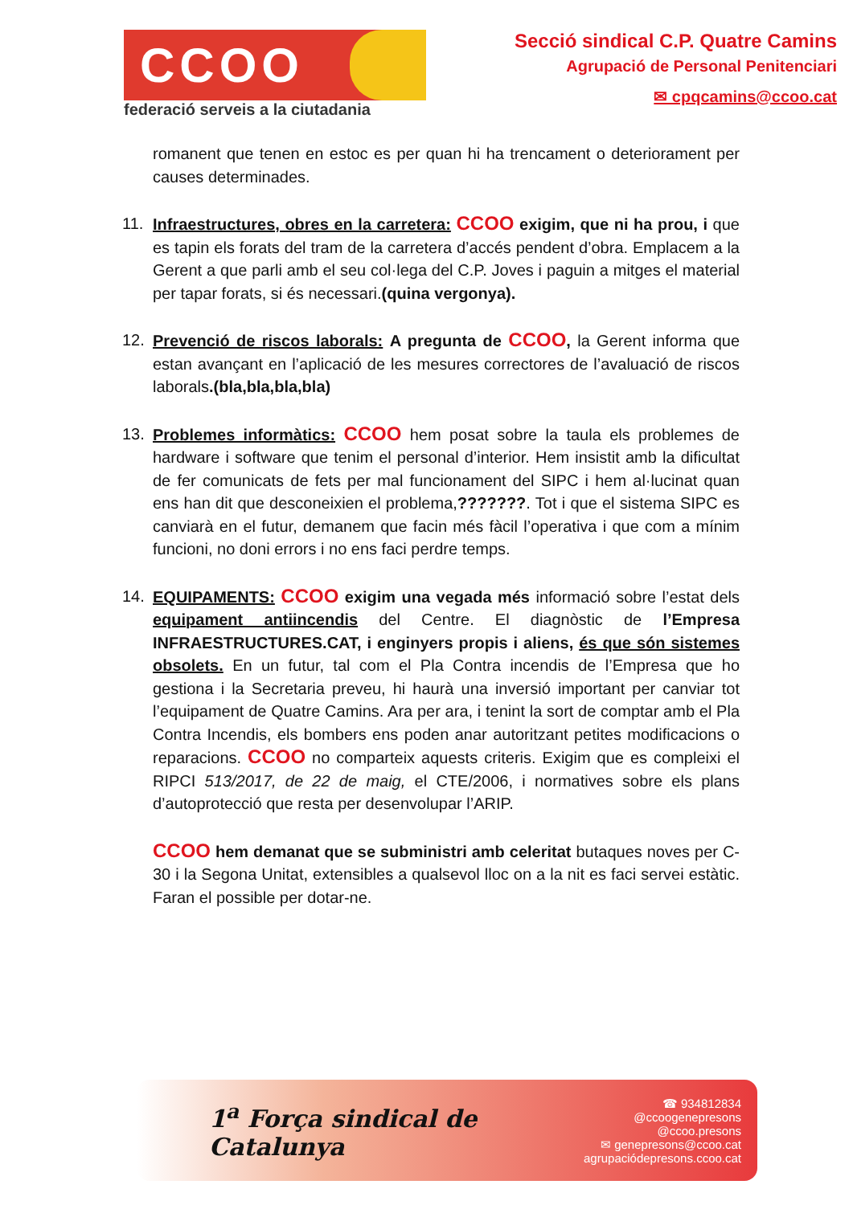CCOO
federació serveis a la ciutadania
Secció sindical C.P. Quatre Camins
Agrupació de Personal Penitenciari
✉ cpqcamins@ccoo.cat
romanent que tenen en estoc es per quan hi ha trencament o deteriorament per causes determinades.
11. Infraestructures, obres en la carretera: CCOO exigim, que ni ha prou, i que es tapin els forats del tram de la carretera d’accés pendent d’obra. Emplacem a la Gerent a que parli amb el seu col·lega del C.P. Joves i paguin a mitges el material per tapar forats, si és necessari.(quina vergonya).
12. Prevenció de riscos laborals: A pregunta de CCOO, la Gerent informa que estan avançant en l’aplicació de les mesures correctores de l’avaluació de riscos laborals.(bla,bla,bla,bla)
13. Problemes informàtics: CCOO hem posat sobre la taula els problemes de hardware i software que tenim el personal d’interior. Hem insistit amb la dificultat de fer comunicats de fets per mal funcionament del SIPC i hem al·lucinat quan ens han dit que desconeixien el problema,???????. Tot i que el sistema SIPC es canviarà en el futur, demanem que facin més fàcil l’operativa i que com a mínim funcioni, no doni errors i no ens faci perdre temps.
14. EQUIPAMENTS: CCOO exigim una vegada més informació sobre l’estat dels equipament antiincendis del Centre. El diagnòstic de l’Empresa INFRAESTRUCTURES.CAT, i enginyers propis i aliens, és que són sistemes obsolets. En un futur, tal com el Pla Contra incendis de l’Empresa que ho gestiona i la Secretaria preveu, hi haurà una inversió important per canviar tot l’equipament de Quatre Camins. Ara per ara, i tenint la sort de comptar amb el Pla Contra Incendis, els bombers ens poden anar autoritzant petites modificacions o reparacions. CCOO no comparteix aquests criteris. Exigim que es compleixi el RIPCI 513/2017, de 22 de maig, el CTE/2006, i normatives sobre els plans d’autoprotecció que resta per desenvolupar l’ARIP.
CCOO hem demanat que se subministri amb celeritat butaques noves per C-30 i la Segona Unitat, extensibles a qualsevol lloc on a la nit es faci servei estàtic. Faran el possible per dotar-ne.
1<sup>a</sup> Força sindical de Catalunya
☎ 934812834
@ccoogenepresons
@ccoo.presons
✉ genepresons@ccoo.cat
agrupaciódepresons.ccoo.cat